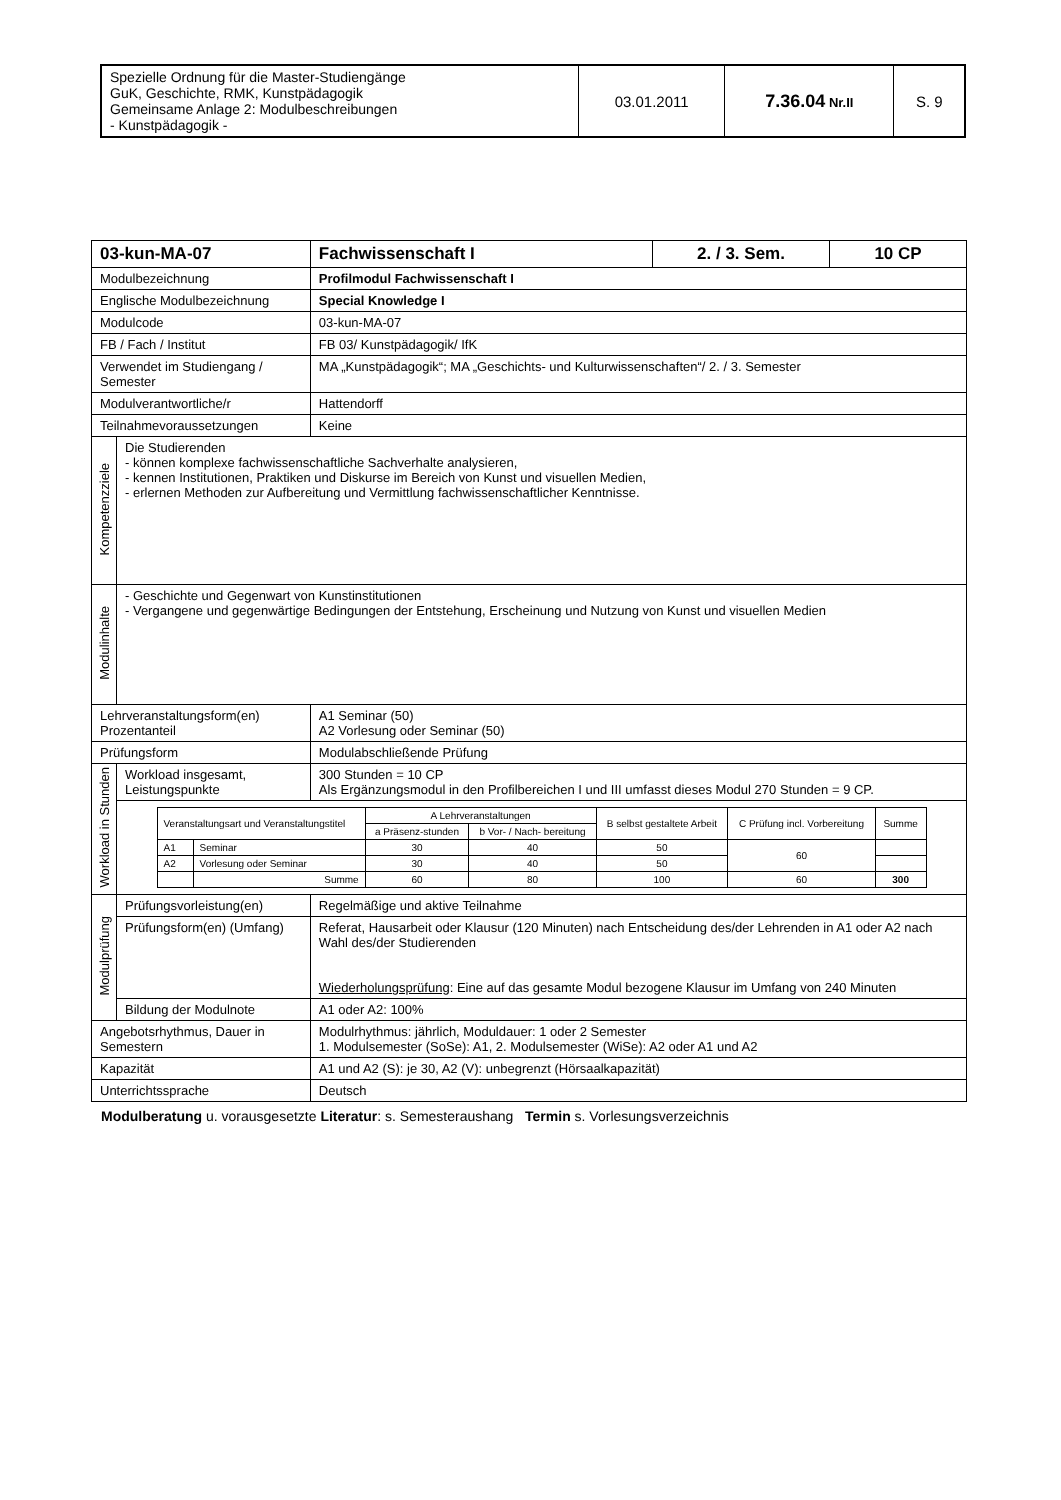| Spezielle Ordnung für die Master-Studiengänge GuK, Geschichte, RMK, Kunstpädagogik Gemeinsame Anlage 2: Modulbeschreibungen - Kunstpädagogik - | 03.01.2011 | 7.36.04 Nr.II | S. 9 |
| 03-kun-MA-07 | | Fachwissenschaft I | 2. / 3. Sem. | 10 CP |
| Modulbezeichnung | | Profilmodul Fachwissenschaft I | | |
| Englische Modulbezeichnung | | Special Knowledge I | | |
| Modulcode | | 03-kun-MA-07 | | |
| FB / Fach / Institut | | FB 03/ Kunstpädagogik/ IfK | | |
| Verwendet im Studiengang / Semester | | MA „Kunstpädagogik“; MA „Geschichts- und Kulturwissenschaften“/ 2. / 3. Semester | | |
| Modulverantwortliche/r | | Hattendorff | | |
| Teilnahmevoraussetzungen | | Keine | | |
| Kompetenzziele | Die Studierenden - können komplexe fachwissenschaftliche Sachverhalte analysieren, - kennen Institutionen, Praktiken und Diskurse im Bereich von Kunst und visuellen Medien, - erlernen Methoden zur Aufbereitung und Vermittlung fachwissenschaftlicher Kenntnisse. | | | |
| Modulinhalte | - Geschichte und Gegenwart von Kunstinstitutionen - Vergangene und gegenwärtige Bedingungen der Entstehung, Erscheinung und Nutzung von Kunst und visuellen Medien | | | |
| Lehrveranstaltungsform(en) Prozentanteil | | A1 Seminar (50) A2 Vorlesung oder Seminar (50) | | |
| Prüfungsform | | Modulabschließende Prüfung | | |
| Workload in Stunden | Workload insgesamt, Leistungspunkte | 300 Stunden = 10 CP Als Ergänzungsmodul in den Profilbereichen I und III umfasst dieses Modul 270 Stunden = 9 CP. | | |
| | / Veranstaltungsart und Veranstaltungstitel / / A Lehrveranstaltungen / / B selbst gestaltete Arbeit / C Prüfung incl. Vorbereitung / Summe / / / / a Präsenz-stunden / b Vor- / Nach- bereitung / / / / / A1 / Seminar / 30 / 40 / 50 / 60 / / / A2 / Vorlesung oder Seminar / 30 / 40 / 50 / / / / / Summe / 60 / 80 / 100 / 60 / 300 / | | | |
| Modulprüfung | Prüfungsvorleistung(en) | Regelmäßige und aktive Teilnahme | | |
| | Prüfungsform(en) (Umfang) | Referat, Hausarbeit oder Klausur (120 Minuten) nach Entscheidung des/der Lehrenden in A1 oder A2 nach Wahl des/der Studierenden Wiederholungsprüfung : Eine auf das gesamte Modul bezogene Klausur im Umfang von 240 Minuten | | |
| | Bildung der Modulnote | A1 oder A2: 100% | | |
| Angebotsrhythmus, Dauer in Semestern | | Modulrhythmus: jährlich, Moduldauer: 1 oder 2 Semester 1. Modulsemester (SoSe): A1, 2. Modulsemester (WiSe): A2 oder A1 und A2 | | |
| Kapazität | | A1 und A2 (S): je 30, A2 (V): unbegrenzt (Hörsaalkapazität) | | |
| Unterrichtssprache | | Deutsch | | |
Modulberatung u. vorausgesetzte Literatur: s. Semesteraushang Termin s. Vorlesungsverzeichnis